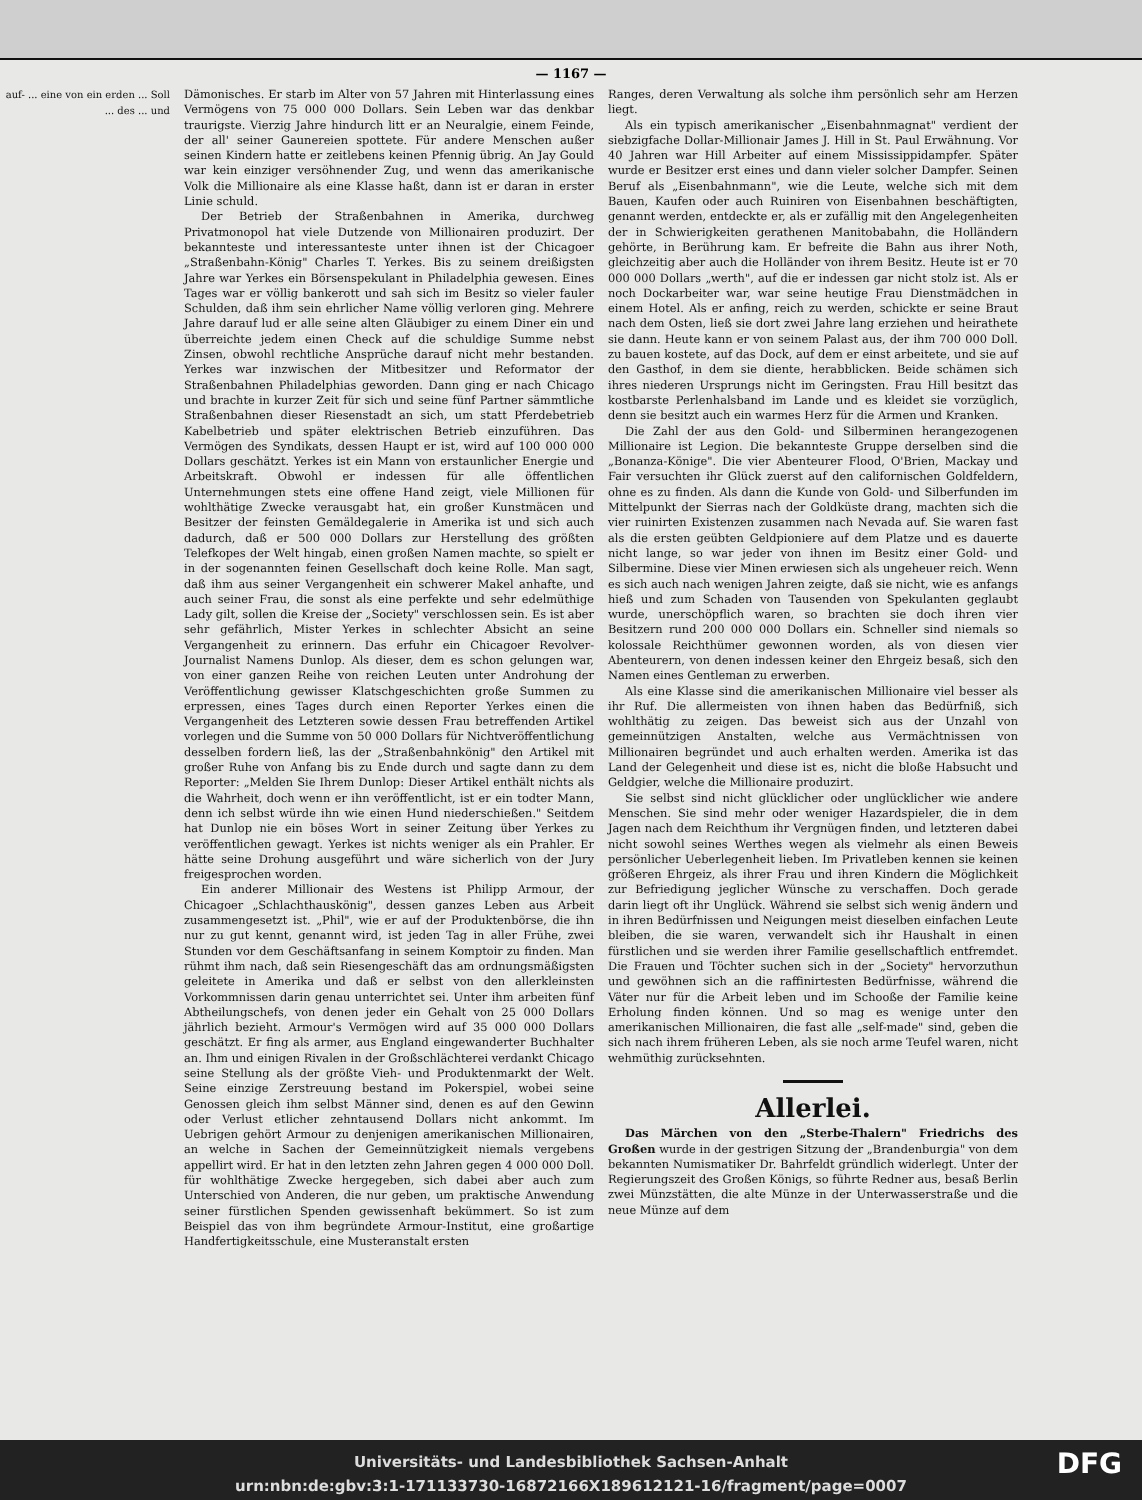— 1167 —
auf- ... eine von ein erden ... Soll ... des ... und
Dämonisches. Er starb im Alter von 57 Jahren mit Hinterlassung eines Vermögens von 75 000 000 Dollars. Sein Leben war das denkbar traurigste. Vierzig Jahre hindurch litt er an Neuralgie, einem Feinde, der all' seiner Gaunereien spottete. Für andere Menschen außer seinen Kindern hatte er zeitlebens keinen Pfennig übrig. An Jay Gould war kein einziger versöhnender Zug, und wenn das amerikanische Volk die Millionaire als eine Klasse haßt, dann ist er daran in erster Linie schuld.
Der Betrieb der Straßenbahnen in Amerika, durchweg Privatmonopol hat viele Dutzende von Millionairen produzirt. Der bekannteste und interessanteste unter ihnen ist der Chicagoer „Straßenbahn-König" Charles T. Yerkes. Bis zu seinem dreißigsten Jahre war Yerkes ein Börsenspekulant in Philadelphia gewesen. Eines Tages war er völlig bankerott und sah sich im Besitz so vieler fauler Schulden, daß ihm sein ehrlicher Name völlig verloren ging. Mehrere Jahre darauf lud er alle seine alten Gläubiger zu einem Diner ein und überreichte jedem einen Check auf die schuldige Summe nebst Zinsen, obwohl rechtliche Ansprüche darauf nicht mehr bestanden. Yerkes war inzwischen der Mitbesitzer und Reformator der Straßenbahnen Philadelphias geworden. Dann ging er nach Chicago und brachte in kurzer Zeit für sich und seine fünf Partner sämmtliche Straßenbahnen dieser Riesenstadt an sich, um statt Pferdebetrieb Kabelbetrieb und später elektrischen Betrieb einzuführen. Das Vermögen des Syndikats, dessen Haupt er ist, wird auf 100 000 000 Dollars geschätzt. Yerkes ist ein Mann von erstaunlicher Energie und Arbeitskraft. Obwohl er indessen für alle öffentlichen Unternehmungen stets eine offene Hand zeigt, viele Millionen für wohlthätige Zwecke verausgabt hat, ein großer Kunstmäcen und Besitzer der feinsten Gemäldegalerie in Amerika ist und sich auch dadurch, daß er 500 000 Dollars zur Herstellung des größten Telefkopes der Welt hingab, einen großen Namen machte, so spielt er in der sogenannten feinen Gesellschaft doch keine Rolle. Man sagt, daß ihm aus seiner Vergangenheit ein schwerer Makel anhafte, und auch seiner Frau, die sonst als eine perfekte und sehr edelmüthige Lady gilt, sollen die Kreise der „Society" verschlossen sein. Es ist aber sehr gefährlich, Mister Yerkes in schlechter Absicht an seine Vergangenheit zu erinnern. Das erfuhr ein Chicagoer Revolver-Journalist Namens Dunlop. Als dieser, dem es schon gelungen war, von einer ganzen Reihe von reichen Leuten unter Androhung der Veröffentlichung gewisser Klatschgeschichten große Summen zu erpressen, eines Tages durch einen Reporter Yerkes einen die Vergangenheit des Letzteren sowie dessen Frau betreffenden Artikel vorlegen und die Summe von 50 000 Dollars für Nichtveröffentlichung desselben fordern ließ, las der „Straßenbahnkönig" den Artikel mit großer Ruhe von Anfang bis zu Ende durch und sagte dann zu dem Reporter: „Melden Sie Ihrem Dunlop: Dieser Artikel enthält nichts als die Wahrheit, doch wenn er ihn veröffentlicht, ist er ein todter Mann, denn ich selbst würde ihn wie einen Hund niederschießen." Seitdem hat Dunlop nie ein böses Wort in seiner Zeitung über Yerkes zu veröffentlichen gewagt. Yerkes ist nichts weniger als ein Prahler. Er hätte seine Drohung ausgeführt und wäre sicherlich von der Jury freigesprochen worden.
Ein anderer Millionair des Westens ist Philipp Armour, der Chicagoer „Schlachthauskönig", dessen ganzes Leben aus Arbeit zusammengesetzt ist. „Phil", wie er auf der Produktenbörse, die ihn nur zu gut kennt, genannt wird, ist jeden Tag in aller Frühe, zwei Stunden vor dem Geschäftsanfang in seinem Komptoir zu finden. Man rühmt ihm nach, daß sein Riesengeschäft das am ordnungsmäßigsten geleitete in Amerika und daß er selbst von den allerkleinsten Vorkommnissen darin genau unterrichtet sei. Unter ihm arbeiten fünf Abtheilungschefs, von denen jeder ein Gehalt von 25 000 Dollars jährlich bezieht. Armour's Vermögen wird auf 35 000 000 Dollars geschätzt. Er fing als armer, aus England eingewanderter Buchhalter an. Ihm und einigen Rivalen in der Großschlächterei verdankt Chicago seine Stellung als der größte Vieh- und Produktenmarkt der Welt. Seine einzige Zerstreuung bestand im Pokerspiel, wobei seine Genossen gleich ihm selbst Männer sind, denen es auf den Gewinn oder Verlust etlicher zehntausend Dollars nicht ankommt. Im Uebrigen gehört Armour zu denjenigen amerikanischen Millionairen, an welche in Sachen der Gemeinnützigkeit niemals vergebens appellirt wird. Er hat in den letzten zehn Jahren gegen 4 000 000 Doll. für wohlthätige Zwecke hergegeben, sich dabei aber auch zum Unterschied von Anderen, die nur geben, um praktische Anwendung seiner fürstlichen Spenden gewissenhaft bekümmert. So ist zum Beispiel das von ihm begründete Armour-Institut, eine großartige Handfertigkeitsschule, eine Musteranstalt ersten
Ranges, deren Verwaltung als solche ihm persönlich sehr am Herzen liegt.
Als ein typisch amerikanischer „Eisenbahnmagnat" verdient der siebzigfache Dollar-Millionair James J. Hill in St. Paul Erwähnung. Vor 40 Jahren war Hill Arbeiter auf einem Mississippidampfer. Später wurde er Besitzer erst eines und dann vieler solcher Dampfer. Seinen Beruf als „Eisenbahnmann", wie die Leute, welche sich mit dem Bauen, Kaufen oder auch Ruiniren von Eisenbahnen beschäftigten, genannt werden, entdeckte er, als er zufällig mit den Angelegenheiten der in Schwierigkeiten gerathenen Manitobabahn, die Holländern gehörte, in Berührung kam. Er befreite die Bahn aus ihrer Noth, gleichzeitig aber auch die Holländer von ihrem Besitz. Heute ist er 70 000 000 Dollars „werth", auf die er indessen gar nicht stolz ist. Als er noch Dockarbeiter war, war seine heutige Frau Dienstmädchen in einem Hotel. Als er anfing, reich zu werden, schickte er seine Braut nach dem Osten, ließ sie dort zwei Jahre lang erziehen und heirathete sie dann. Heute kann er von seinem Palast aus, der ihm 700 000 Doll. zu bauen kostete, auf das Dock, auf dem er einst arbeitete, und sie auf den Gasthof, in dem sie diente, herabblicken. Beide schämen sich ihres niederen Ursprungs nicht im Geringsten. Frau Hill besitzt das kostbarste Perlenhalsband im Lande und es kleidet sie vorzüglich, denn sie besitzt auch ein warmes Herz für die Armen und Kranken.
Die Zahl der aus den Gold- und Silberminen herangezogenen Millionaire ist Legion. Die bekannteste Gruppe derselben sind die „Bonanza-Könige". Die vier Abenteurer Flood, O'Brien, Mackay und Fair versuchten ihr Glück zuerst auf den californischen Goldfeldern, ohne es zu finden. Als dann die Kunde von Gold- und Silberfunden im Mittelpunkt der Sierras nach der Goldküste drang, machten sich die vier ruinirten Existenzen zusammen nach Nevada auf. Sie waren fast als die ersten geübten Geldpioniere auf dem Platze und es dauerte nicht lange, so war jeder von ihnen im Besitz einer Gold- und Silbermine. Diese vier Minen erwiesen sich als ungeheuer reich. Wenn es sich auch nach wenigen Jahren zeigte, daß sie nicht, wie es anfangs hieß und zum Schaden von Tausenden von Spekulanten geglaubt wurde, unerschöpflich waren, so brachten sie doch ihren vier Besitzern rund 200 000 000 Dollars ein. Schneller sind niemals so kolossale Reichthümer gewonnen worden, als von diesen vier Abenteurern, von denen indessen keiner den Ehrgeiz besaß, sich den Namen eines Gentleman zu erwerben.
Als eine Klasse sind die amerikanischen Millionaire viel besser als ihr Ruf. Die allermeisten von ihnen haben das Bedürfniß, sich wohlthätig zu zeigen. Das beweist sich aus der Unzahl von gemeinnützigen Anstalten, welche aus Vermächtnissen von Millionairen begründet und auch erhalten werden. Amerika ist das Land der Gelegenheit und diese ist es, nicht die bloße Habsucht und Geldgier, welche die Millionaire produzirt.
Sie selbst sind nicht glücklicher oder unglücklicher wie andere Menschen. Sie sind mehr oder weniger Hazardspieler, die in dem Jagen nach dem Reichthum ihr Vergnügen finden, und letzteren dabei nicht sowohl seines Werthes wegen als vielmehr als einen Beweis persönlicher Ueberlegenheit lieben. Im Privatleben kennen sie keinen größeren Ehrgeiz, als ihrer Frau und ihren Kindern die Möglichkeit zur Befriedigung jeglicher Wünsche zu verschaffen. Doch gerade darin liegt oft ihr Unglück. Während sie selbst sich wenig ändern und in ihren Bedürfnissen und Neigungen meist dieselben einfachen Leute bleiben, die sie waren, verwandelt sich ihr Haushalt in einen fürstlichen und sie werden ihrer Familie gesellschaftlich entfremdet. Die Frauen und Töchter suchen sich in der „Society" hervorzuthun und gewöhnen sich an die raffinirtesten Bedürfnisse, während die Väter nur für die Arbeit leben und im Schooße der Familie keine Erholung finden können. Und so mag es wenige unter den amerikanischen Millionairen, die fast alle „self-made" sind, geben die sich nach ihrem früheren Leben, als sie noch arme Teufel waren, nicht wehmüthig zurücksehnten.
Allerlei.
Das Märchen von den „Sterbe-Thalern" Friedrichs des Großen wurde in der gestrigen Sitzung der „Brandenburgia" von dem bekannten Numismatiker Dr. Bahrfeldt gründlich widerlegt. Unter der Regierungszeit des Großen Königs, so führte Redner aus, besaß Berlin zwei Münzstätten, die alte Münze in der Unterwasserstraße und die neue Münze auf dem
Universitäts- und Landesbibliothek Sachsen-Anhalt
urn:nbn:de:gbv:3:1-171133730-16872166X189612121-16/fragment/page=0007
DFG